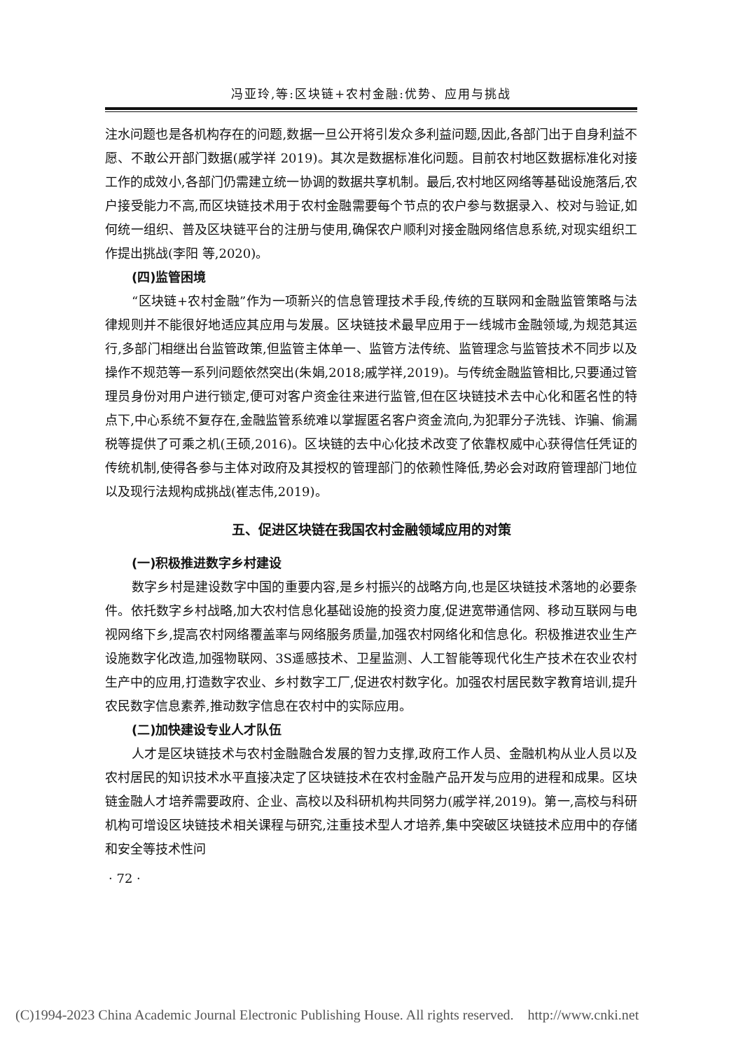冯亚玲,等:区块链+农村金融:优势、应用与挑战
注水问题也是各机构存在的问题,数据一旦公开将引发众多利益问题,因此,各部门出于自身利益不愿、不敢公开部门数据(戚学祥 2019)。其次是数据标准化问题。目前农村地区数据标准化对接工作的成效小,各部门仍需建立统一协调的数据共享机制。最后,农村地区网络等基础设施落后,农户接受能力不高,而区块链技术用于农村金融需要每个节点的农户参与数据录入、校对与验证,如何统一组织、普及区块链平台的注册与使用,确保农户顺利对接金融网络信息系统,对现实组织工作提出挑战(李阳 等,2020)。
(四)监管困境
“区块链+农村金融”作为一项新兴的信息管理技术手段,传统的互联网和金融监管策略与法律规则并不能很好地适应其应用与发展。区块链技术最早应用于一线城市金融领域,为规范其运行,多部门相继出台监管政策,但监管主体单一、监管方法传统、监管理念与监管技术不同步以及操作不规范等一系列问题依然突出(朱娟,2018;戚学祥,2019)。与传统金融监管相比,只要通过管理员身份对用户进行锁定,便可对客户资金往来进行监管,但在区块链技术去中心化和匿名性的特点下,中心系统不复存在,金融监管系统难以掌握匿名客户资金流向,为犯罪分子洗钱、诈骗、偷漏税等提供了可乘之机(王硕,2016)。区块链的去中心化技术改变了依靠权威中心获得信任凭证的传统机制,使得各参与主体对政府及其授权的管理部门的依赖性降低,势必会对政府管理部门地位以及现行法规构成挑战(崔志伟,2019)。
五、促进区块链在我国农村金融领域应用的对策
(一)积极推进数字乡村建设
数字乡村是建设数字中国的重要内容,是乡村振兴的战略方向,也是区块链技术落地的必要条件。依托数字乡村战略,加大农村信息化基础设施的投资力度,促进宽带通信网、移动互联网与电视网络下乡,提高农村网络覆盖率与网络服务质量,加强农村网络化和信息化。积极推进农业生产设施数字化改造,加强物联网、3S遥感技术、卫星监测、人工智能等现代化生产技术在农业农村生产中的应用,打造数字农业、乡村数字工厂,促进农村数字化。加强农村居民数字教育培训,提升农民数字信息素养,推动数字信息在农村中的实际应用。
(二)加快建设专业人才队伍
人才是区块链技术与农村金融融合发展的智力支撑,政府工作人员、金融机构从业人员以及农村居民的知识技术水平直接决定了区块链技术在农村金融产品开发与应用的进程和成果。区块链金融人才培养需要政府、企业、高校以及科研机构共同努力(戚学祥,2019)。第一,高校与科研机构可增设区块链技术相关课程与研究,注重技术型人才培养,集中突破区块链技术应用中的存储和安全等技术性问
· 72 ·
(C)1994-2023 China Academic Journal Electronic Publishing House. All rights reserved. http://www.cnki.net